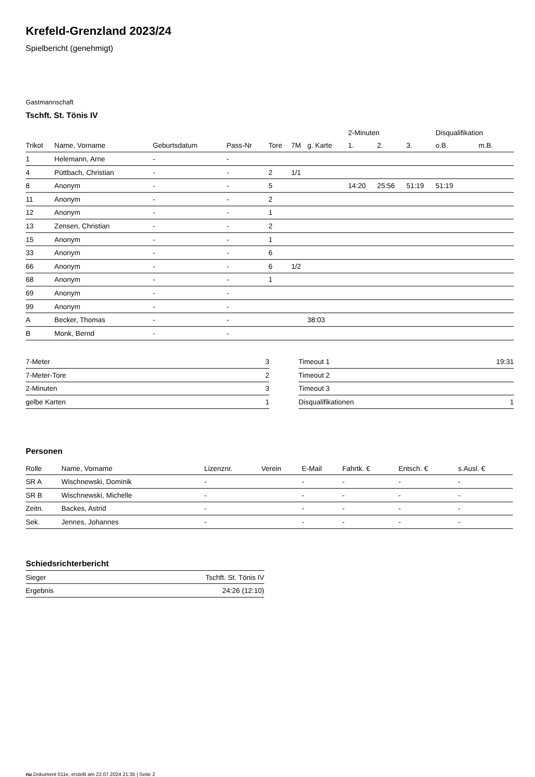Krefeld-Grenzland 2023/24
Spielbericht (genehmigt)
Gastmannschaft
Tschft. St. Tönis IV
| | | | | | | | 2-Minuten | | | Disqualifikation | |
| Trikot | Name, Vorname | Geburtsdatum | Pass-Nr | Tore | 7M | g. Karte | 1. | 2. | 3. | o.B. | m.B. |
| 1 | Helemann, Arne | - | - | | | | | | | | |
| 4 | Püttbach, Christian | - | - | 2 | 1/1 | | | | | | |
| 8 | Anonym | - | - | 5 | | | 14:20 | 25:56 | 51:19 | 51:19 | |
| 11 | Anonym | - | - | 2 | | | | | | | |
| 12 | Anonym | - | - | 1 | | | | | | | |
| 13 | Zensen, Christian | - | - | 2 | | | | | | | |
| 15 | Anonym | - | - | 1 | | | | | | | |
| 33 | Anonym | - | - | 6 | | | | | | | |
| 66 | Anonym | - | - | 6 | 1/2 | | | | | | |
| 68 | Anonym | - | - | 1 | | | | | | | |
| 69 | Anonym | - | - | | | | | | | | |
| 99 | Anonym | - | - | | | | | | | | |
| A | Becker, Thomas | - | - | | | 38:03 | | | | | |
| B | Monk, Bernd | - | - | | | | | | | | |
| 7-Meter | 3 |
| 7-Meter-Tore | 2 |
| 2-Minuten | 3 |
| gelbe Karten | 1 |
| Timeout 1 | 19:31 |
| Timeout 2 | |
| Timeout 3 | |
| Disqualifikationen | 1 |
Personen
| Rolle | Name, Vorname | Lizenznr. | Verein | E-Mail | Fahrtk. € | Entsch. € | s.Ausl. € |
| --- | --- | --- | --- | --- | --- | --- | --- |
| SR A | Wischnewski, Dominik | - | | - | - | - | - |
| SR B | Wischnewski, Michelle | - | | - | - | - | - |
| Zeitn. | Backes, Astrid | - | | - | - | - | - |
| Sek. | Jennes, Johannes | - | | - | - | - | - |
Schiedsrichterbericht
| Sieger | Tschft. St. Tönis IV |
| Ergebnis | 24:26 (12:10) |
nu.Dokument 011e, erstellt am 22.07.2024 21:35 | Seite 2